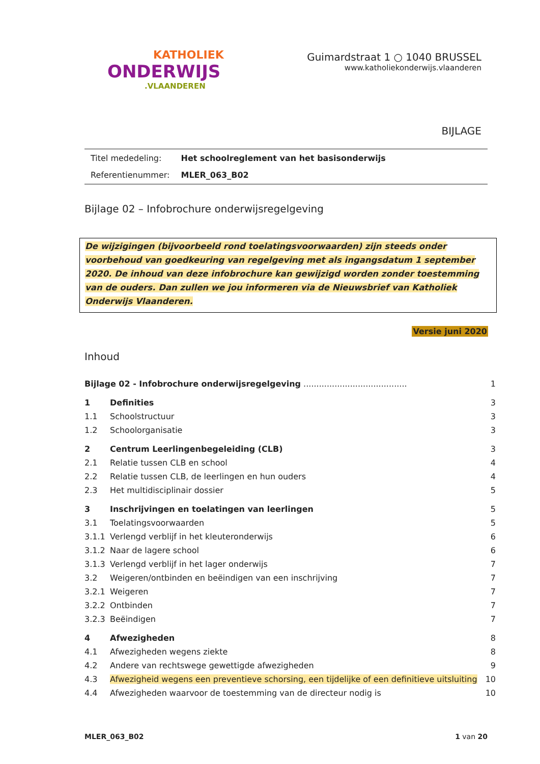KATHOLIEK
ONDERWIJS
.VLAANDEREN
Guimardstraat 1 ○ 1040 BRUSSEL
www.katholiekonderwijs.vlaanderen
BIJLAGE
| Titel mededeling: | Het schoolreglement van het basisonderwijs |
| Referentienummer: | MLER_063_B02 |
Bijlage 02 – Infobrochure onderwijsregelgeving
De wijzigingen (bijvoorbeeld rond toelatingsvoorwaarden) zijn steeds onder voorbehoud van goedkeuring van regelgeving met als ingangsdatum 1 september 2020. De inhoud van deze infobrochure kan gewijzigd worden zonder toestemming van de ouders. Dan zullen we jou informeren via de Nieuwsbrief van Katholiek Onderwijs Vlaanderen.
Versie juni 2020
Inhoud
| Bijlage 02 - Infobrochure onderwijsregelgeving ........................................ | | 1 |
| 1 | Definities | 3 |
| 1.1 | Schoolstructuur | 3 |
| 1.2 | Schoolorganisatie | 3 |
| 2 | Centrum Leerlingenbegeleiding (CLB) | 3 |
| 2.1 | Relatie tussen CLB en school | 4 |
| 2.2 | Relatie tussen CLB, de leerlingen en hun ouders | 4 |
| 2.3 | Het multidisciplinair dossier | 5 |
| 3 | Inschrijvingen en toelatingen van leerlingen | 5 |
| 3.1 | Toelatingsvoorwaarden | 5 |
| 3.1.1 | Verlengd verblijf in het kleuteronderwijs | 6 |
| 3.1.2 | Naar de lagere school | 6 |
| 3.1.3 | Verlengd verblijf in het lager onderwijs | 7 |
| 3.2 | Weigeren/ontbinden en beëindigen van een inschrijving | 7 |
| 3.2.1 | Weigeren | 7 |
| 3.2.2 | Ontbinden | 7 |
| 3.2.3 | Beëindigen | 7 |
| 4 | Afwezigheden | 8 |
| 4.1 | Afwezigheden wegens ziekte | 8 |
| 4.2 | Andere van rechtswege gewettigde afwezigheden | 9 |
| 4.3 | Afwezigheid wegens een preventieve schorsing, een tijdelijke of een definitieve uitsluiting | 10 |
| 4.4 | Afwezigheden waarvoor de toestemming van de directeur nodig is | 10 |
MLER_063_B02 1 van 20